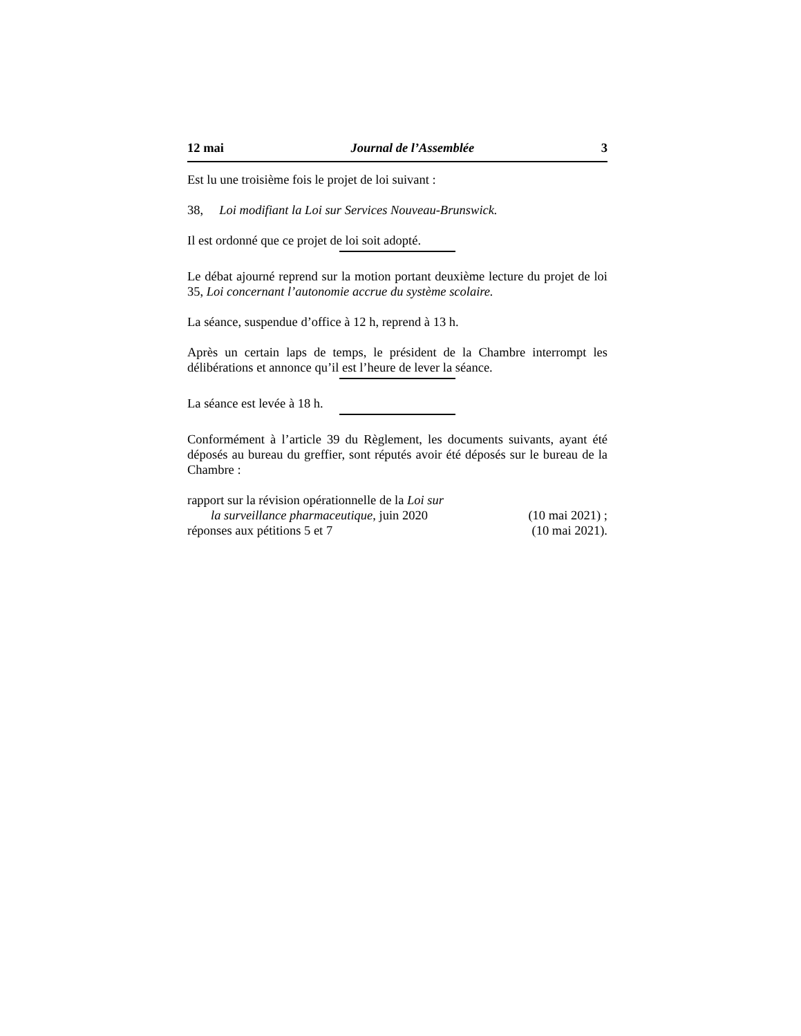12 mai Journal de l’Assemblée 3
Est lu une troisième fois le projet de loi suivant :
38, Loi modifiant la Loi sur Services Nouveau-Brunswick.
Il est ordonné que ce projet de loi soit adopté.
Le débat ajourné reprend sur la motion portant deuxième lecture du projet de loi 35, Loi concernant l’autonomie accrue du système scolaire.
La séance, suspendue d’office à 12 h, reprend à 13 h.
Après un certain laps de temps, le président de la Chambre interrompt les délibérations et annonce qu’il est l’heure de lever la séance.
La séance est levée à 18 h.
Conformément à l’article 39 du Règlement, les documents suivants, ayant été déposés au bureau du greffier, sont réputés avoir été déposés sur le bureau de la Chambre :
rapport sur la révision opérationnelle de la Loi sur
la surveillance pharmaceutique, juin 2020 (10 mai 2021) ;
réponses aux pétitions 5 et 7 (10 mai 2021).